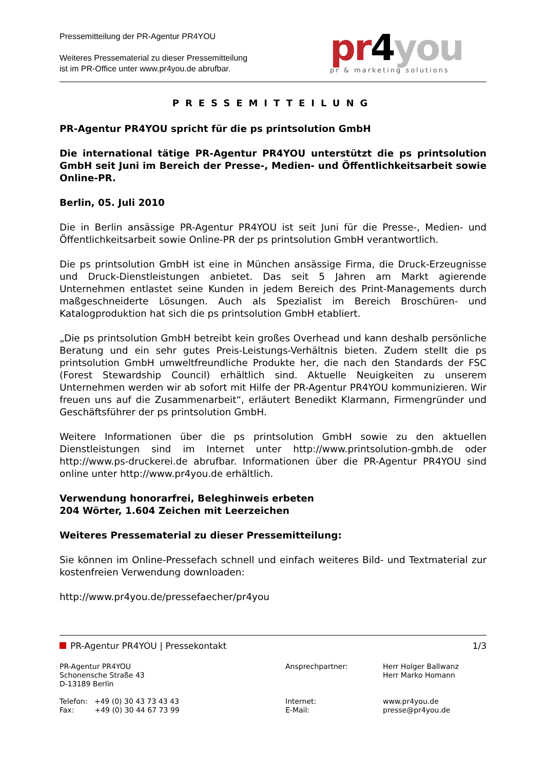Pressemitteilung der PR-Agentur PR4YOU
Weiteres Pressematerial zu dieser Pressemitteilung
ist im PR-Office unter www.pr4you.de abrufbar.
pr4you
pr & marketing solutions
PRESSEMITTEILUNG
PR-Agentur PR4YOU spricht für die ps printsolution GmbH
Die international tätige PR-Agentur PR4YOU unterstützt die ps printsolution GmbH seit Juni im Bereich der Presse-, Medien- und Öffentlichkeitsarbeit sowie Online-PR.
Berlin, 05. Juli 2010
Die in Berlin ansässige PR-Agentur PR4YOU ist seit Juni für die Presse-, Medien- und Öffentlichkeitsarbeit sowie Online-PR der ps printsolution GmbH verantwortlich.
Die ps printsolution GmbH ist eine in München ansässige Firma, die Druck-Erzeugnisse und Druck-Dienstleistungen anbietet. Das seit 5 Jahren am Markt agierende Unternehmen entlastet seine Kunden in jedem Bereich des Print-Managements durch maßgeschneiderte Lösungen. Auch als Spezialist im Bereich Broschüren- und Katalogproduktion hat sich die ps printsolution GmbH etabliert.
„Die ps printsolution GmbH betreibt kein großes Overhead und kann deshalb persönliche Beratung und ein sehr gutes Preis-Leistungs-Verhältnis bieten. Zudem stellt die ps printsolution GmbH umweltfreundliche Produkte her, die nach den Standards der FSC (Forest Stewardship Council) erhältlich sind. Aktuelle Neuigkeiten zu unserem Unternehmen werden wir ab sofort mit Hilfe der PR-Agentur PR4YOU kommunizieren. Wir freuen uns auf die Zusammenarbeit“, erläutert Benedikt Klarmann, Firmengründer und Geschäftsführer der ps printsolution GmbH.
Weitere Informationen über die ps printsolution GmbH sowie zu den aktuellen Dienstleistungen sind im Internet unter http://www.printsolution-gmbh.de oder http://www.ps-druckerei.de abrufbar. Informationen über die PR-Agentur PR4YOU sind online unter http://www.pr4you.de erhältlich.
Verwendung honorarfrei, Beleghinweis erbeten
204 Wörter, 1.604 Zeichen mit Leerzeichen
Weiteres Pressematerial zu dieser Pressemitteilung:
Sie können im Online-Pressefach schnell und einfach weiteres Bild- und Textmaterial zur kostenfreien Verwendung downloaden:
http://www.pr4you.de/pressefaecher/pr4you
PR-Agentur PR4YOU | Pressekontakt
1/3
PR-Agentur PR4YOU
Schonensche Straße 43
D-13189 Berlin
Ansprechpartner:
Herr Holger Ballwanz
Herr Marko Homann
Telefon: +49 (0) 30 43 73 43 43
Fax: +49 (0) 30 44 67 73 99
Internet:
E-Mail:
www.pr4you.de
presse@pr4you.de